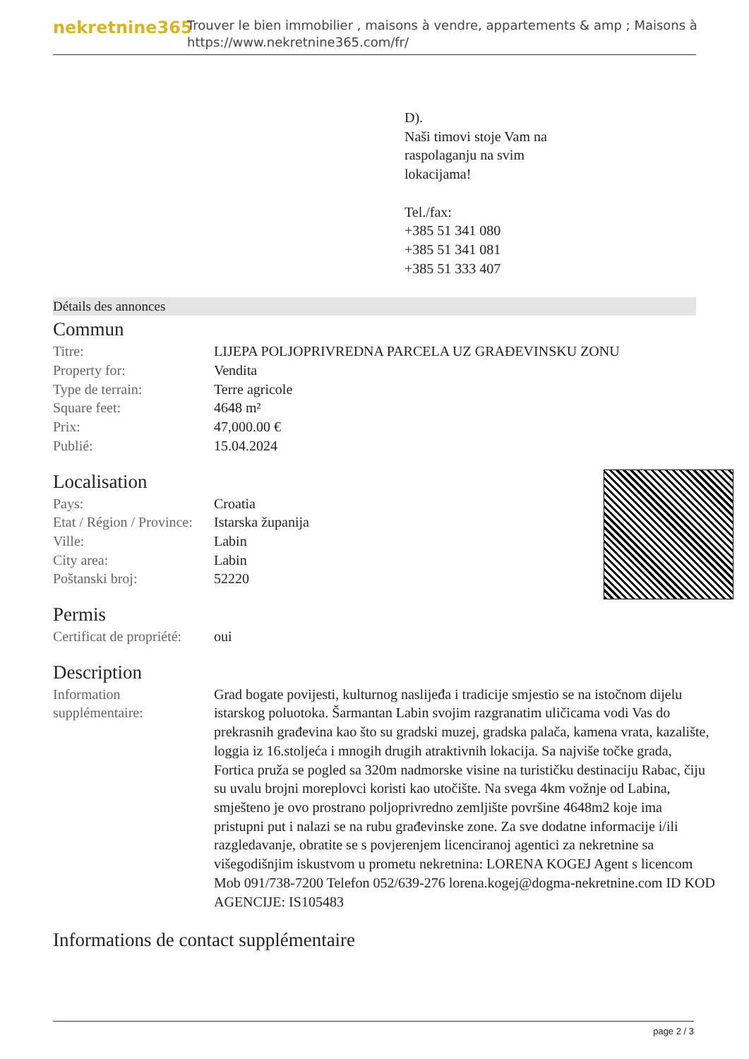nekretnine365
Trouver le bien immobilier , maisons à vendre, appartements & amp ; Maisons à
https://www.nekretnine365.com/fr/
D).
Naši timovi stoje Vam na
raspolaganju na svim
lokacijama!
Tel./fax:
+385 51 341 080
+385 51 341 081
+385 51 333 407
Détails des annonces
Commun
| Titre: | LIJEPA POLJOPRIVREDNA PARCELA UZ GRAĐEVINSKU ZONU |
| Property for: | Vendita |
| Type de terrain: | Terre agricole |
| Square feet: | 4648 m² |
| Prix: | 47,000.00 € |
| Publié: | 15.04.2024 |
Localisation
| Pays: | Croatia |
| Etat / Région / Province: | Istarska županija |
| Ville: | Labin |
| City area: | Labin |
| Poštanski broj: | 52220 |
Permis
| Certificat de propriété: | oui |
Description
| Information supplémentaire: | Grad bogate povijesti, kulturnog naslijeđa i tradicije smjestio se na istočnom dijelu istarskog poluotoka. Šarmantan Labin svojim razgranatim uličicama vodi Vas do prekrasnih građevina kao što su gradski muzej, gradska palača, kamena vrata, kazalište, loggia iz 16.stoljeća i mnogih drugih atraktivnih lokacija. Sa najviše točke grada, Fortica pruža se pogled sa 320m nadmorske visine na turističku destinaciju Rabac, čiju su uvalu brojni moreplovci koristi kao utočište. Na svega 4km vožnje od Labina, smješteno je ovo prostrano poljoprivredno zemljište površine 4648m2 koje ima pristupni put i nalazi se na rubu građevinske zone. Za sve dodatne informacije i/ili razgledavanje, obratite se s povjerenjem licenciranoj agentici za nekretnine sa višegodišnjim iskustvom u prometu nekretnina: LORENA KOGEJ Agent s licencom Mob 091/738-7200 Telefon 052/639-276 lorena.kogej@dogma-nekretnine.com ID KOD AGENCIJE: IS105483 |
Informations de contact supplémentaire
page 2 / 3